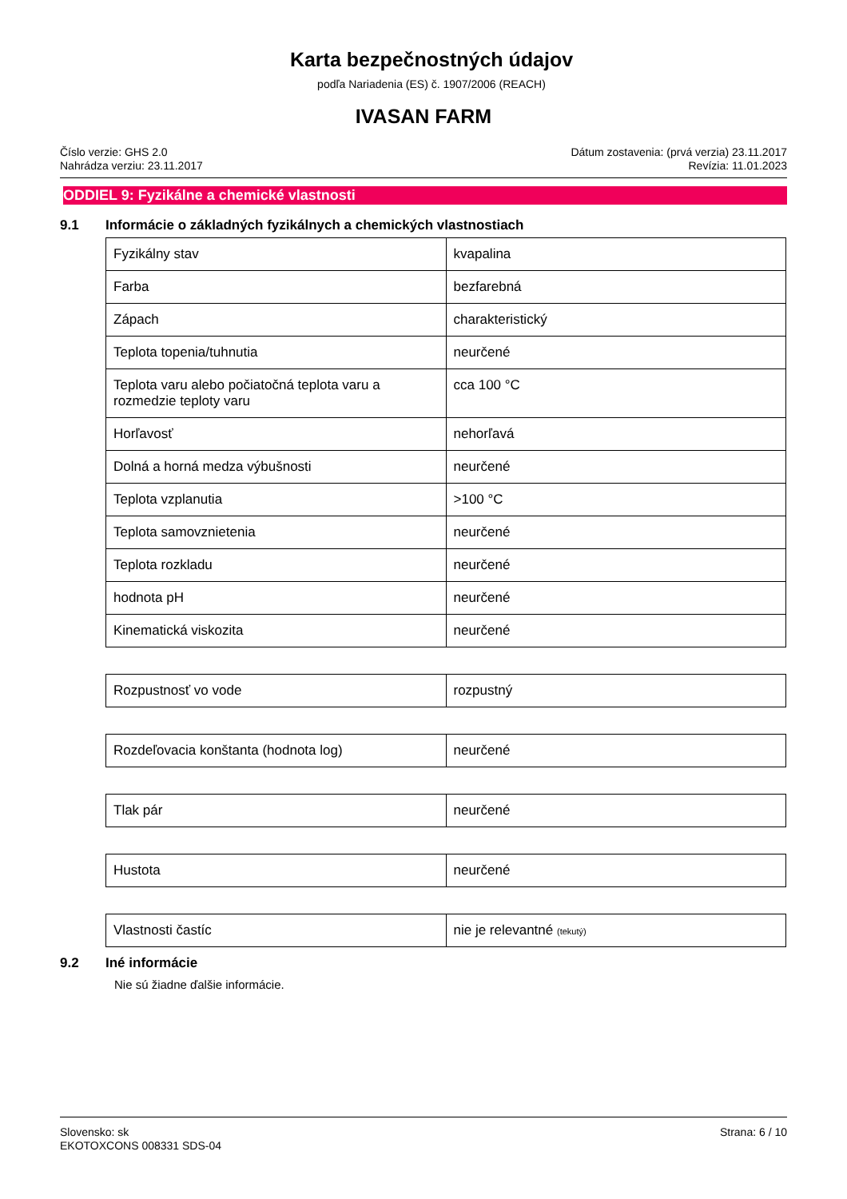Karta bezpečnostných údajov
podľa Nariadenia (ES) č. 1907/2006 (REACH)
IVASAN FARM
Číslo verzie: GHS 2.0
Nahrádza verziu: 23.11.2017
Dátum zostavenia: (prvá verzia) 23.11.2017
Revízia: 11.01.2023
ODDIEL 9: Fyzikálne a chemické vlastnosti
9.1 Informácie o základných fyzikálnych a chemických vlastnostiach
| Fyzikálny stav | kvapalina |
| Farba | bezfarebná |
| Zápach | charakteristický |
| Teplota topenia/tuhnutia | neurčené |
| Teplota varu alebo počiatočná teplota varu a rozmedzie teploty varu | cca 100 °C |
| Horľavosť | nehorľavá |
| Dolná a horná medza výbušnosti | neurčené |
| Teplota vzplanutia | >100 °C |
| Teplota samovznietenia | neurčené |
| Teplota rozkladu | neurčené |
| hodnota pH | neurčené |
| Kinematická viskozita | neurčené |
| Rozpustnosť vo vode | rozpustný |
| Rozdeľovacia konštanta (hodnota log) | neurčené |
| Tlak pár | neurčené |
| Hustota | neurčené |
| Vlastnosti častíc | nie je relevantné (tekutý) |
9.2 Iné informácie
Nie sú žiadne ďalšie informácie.
Slovensko: sk
EKOTOXCONS 008331 SDS-04
Strana: 6 / 10